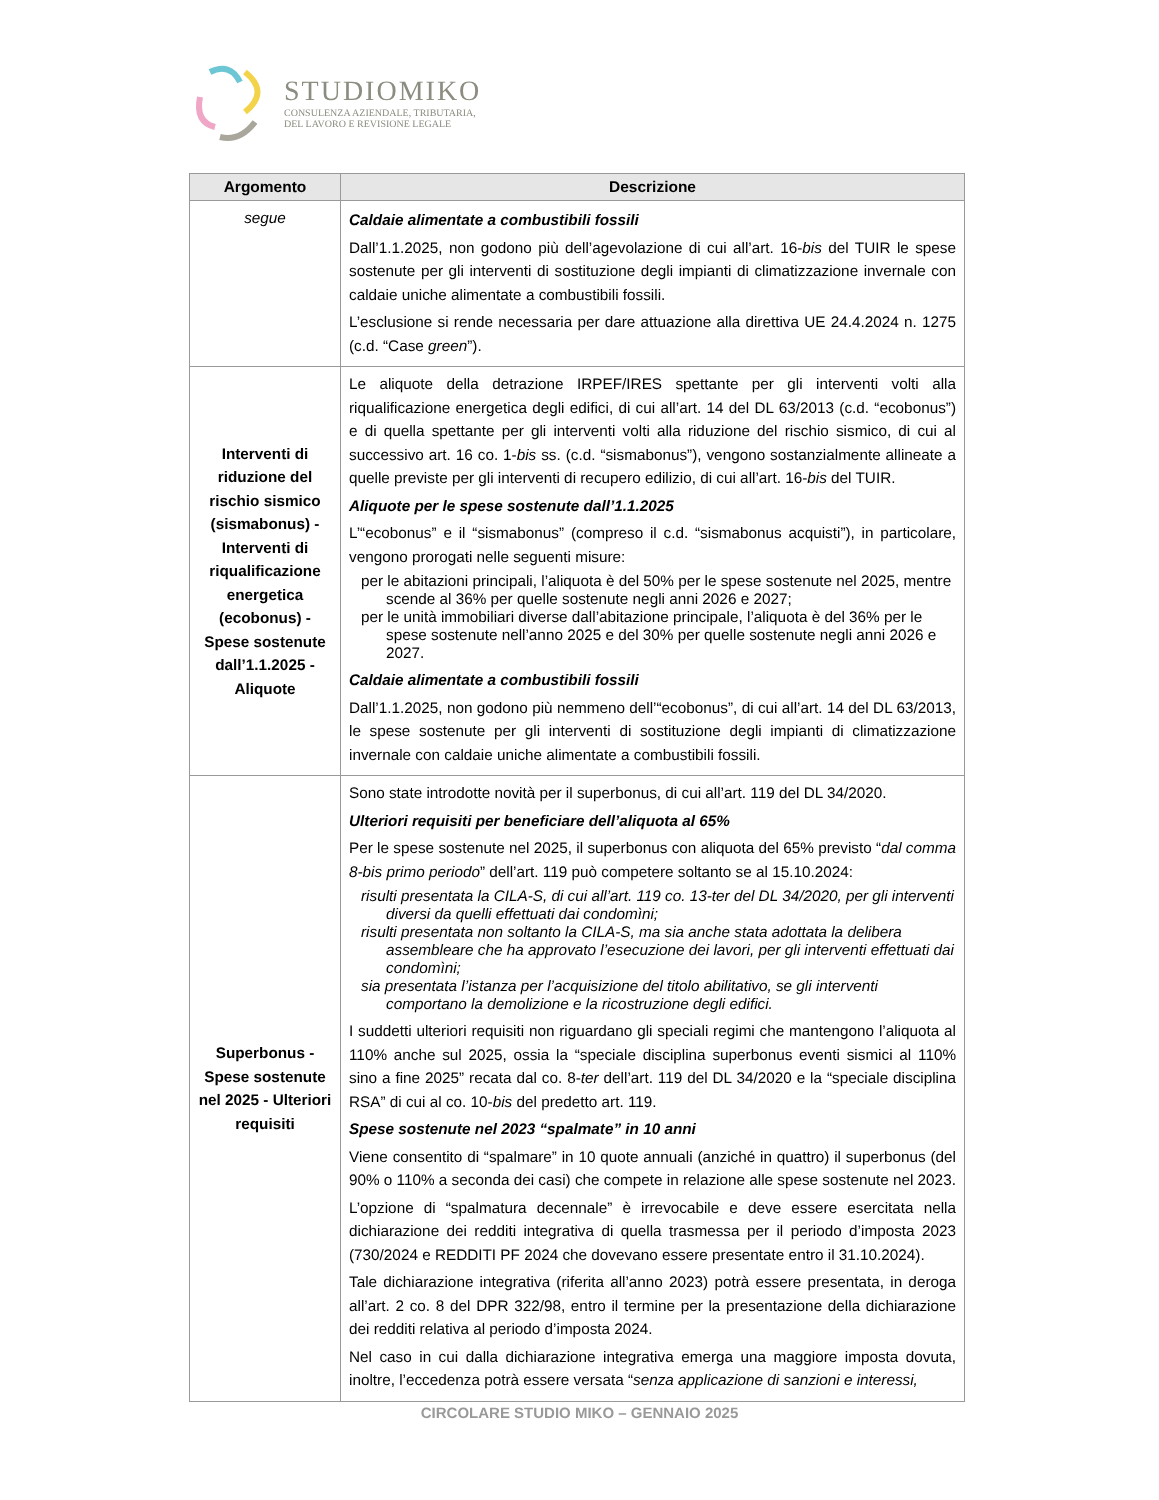STUDIOMIKO
CONSULENZA AZIENDALE, TRIBUTARIA,
DEL LAVORO E REVISIONE LEGALE
| Argomento | Descrizione |
| --- | --- |
| segue | Caldaie alimentate a combustibili fossili Dall’1.1.2025, non godono più dell’agevolazione di cui all’art. 16- bis del TUIR le spese sostenute per gli interventi di sostituzione degli impianti di climatizzazione invernale con caldaie uniche alimentate a combustibili fossili. L’esclusione si rende necessaria per dare attuazione alla direttiva UE 24.4.2024 n. 1275 (c.d. “Case green ”). |
| Interventi di riduzione del rischio sismico (sismabonus) - Interventi di riqualificazione energetica (ecobonus) - Spese sostenute dall’1.1.2025 - Aliquote | Le aliquote della detrazione IRPEF/IRES spettante per gli interventi volti alla riqualificazione energetica degli edifici, di cui all’art. 14 del DL 63/2013 (c.d. “ecobonus”) e di quella spettante per gli interventi volti alla riduzione del rischio sismico, di cui al successivo art. 16 co. 1- bis ss. (c.d. “sismabonus”), vengono sostanzialmente allineate a quelle previste per gli interventi di recupero edilizio, di cui all’art. 16- bis del TUIR. Aliquote per le spese sostenute dall’1.1.2025 L’“ecobonus” e il “sismabonus” (compreso il c.d. “sismabonus acquisti”), in particolare, vengono prorogati nelle seguenti misure: per le abitazioni principali, l’aliquota è del 50% per le spese sostenute nel 2025, mentre scende al 36% per quelle sostenute negli anni 2026 e 2027; per le unità immobiliari diverse dall’abitazione principale, l’aliquota è del 36% per le spese sostenute nell’anno 2025 e del 30% per quelle sostenute negli anni 2026 e 2027. Caldaie alimentate a combustibili fossili Dall’1.1.2025, non godono più nemmeno dell’“ecobonus”, di cui all’art. 14 del DL 63/2013, le spese sostenute per gli interventi di sostituzione degli impianti di climatizzazione invernale con caldaie uniche alimentate a combustibili fossili. |
| Superbonus - Spese sostenute nel 2025 - Ulteriori requisiti | Sono state introdotte novità per il superbonus, di cui all’art. 119 del DL 34/2020. Ulteriori requisiti per beneficiare dell’aliquota al 65% Per le spese sostenute nel 2025, il superbonus con aliquota del 65% previsto “ dal comma 8-bis primo periodo ” dell’art. 119 può competere soltanto se al 15.10.2024: risulti presentata la CILA-S, di cui all’art. 119 co. 13-ter del DL 34/2020, per gli interventi diversi da quelli effettuati dai condomìni; risulti presentata non soltanto la CILA-S, ma sia anche stata adottata la delibera assembleare che ha approvato l’esecuzione dei lavori, per gli interventi effettuati dai condomìni; sia presentata l’istanza per l’acquisizione del titolo abilitativo, se gli interventi comportano la demolizione e la ricostruzione degli edifici. I suddetti ulteriori requisiti non riguardano gli speciali regimi che mantengono l’aliquota al 110% anche sul 2025, ossia la “speciale disciplina superbonus eventi sismici al 110% sino a fine 2025” recata dal co. 8- ter dell’art. 119 del DL 34/2020 e la “speciale disciplina RSA” di cui al co. 10- bis del predetto art. 119. Spese sostenute nel 2023 “spalmate” in 10 anni Viene consentito di “spalmare” in 10 quote annuali (anziché in quattro) il superbonus (del 90% o 110% a seconda dei casi) che compete in relazione alle spese sostenute nel 2023. L’opzione di “spalmatura decennale” è irrevocabile e deve essere esercitata nella dichiarazione dei redditi integrativa di quella trasmessa per il periodo d’imposta 2023 (730/2024 e REDDITI PF 2024 che dovevano essere presentate entro il 31.10.2024). Tale dichiarazione integrativa (riferita all’anno 2023) potrà essere presentata, in deroga all’art. 2 co. 8 del DPR 322/98, entro il termine per la presentazione della dichiarazione dei redditi relativa al periodo d’imposta 2024. Nel caso in cui dalla dichiarazione integrativa emerga una maggiore imposta dovuta, inoltre, l’eccedenza potrà essere versata “ senza applicazione di sanzioni e interessi, |
CIRCOLARE STUDIO MIKO – GENNAIO 2025